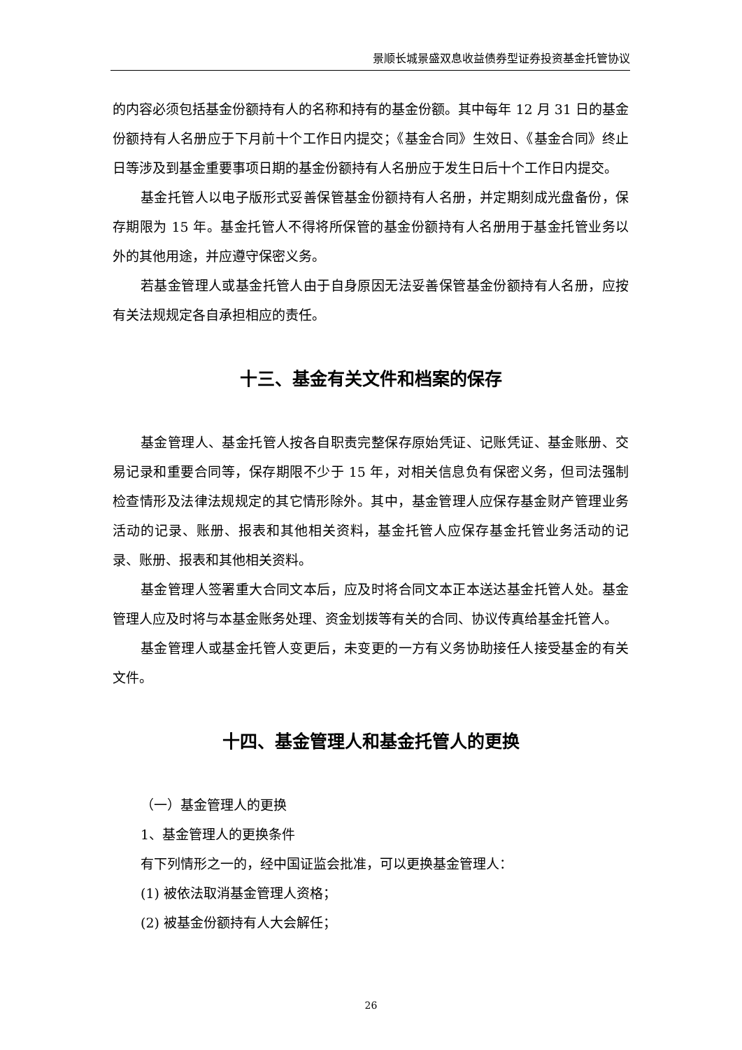景顺长城景盛双息收益债券型证券投资基金托管协议
的内容必须包括基金份额持有人的名称和持有的基金份额。其中每年 12 月 31 日的基金份额持有人名册应于下月前十个工作日内提交；《基金合同》生效日、《基金合同》终止日等涉及到基金重要事项日期的基金份额持有人名册应于发生日后十个工作日内提交。
基金托管人以电子版形式妥善保管基金份额持有人名册，并定期刻成光盘备份，保存期限为 15 年。基金托管人不得将所保管的基金份额持有人名册用于基金托管业务以外的其他用途，并应遵守保密义务。
若基金管理人或基金托管人由于自身原因无法妥善保管基金份额持有人名册，应按有关法规规定各自承担相应的责任。
十三、基金有关文件和档案的保存
基金管理人、基金托管人按各自职责完整保存原始凭证、记账凭证、基金账册、交易记录和重要合同等，保存期限不少于 15 年，对相关信息负有保密义务，但司法强制检查情形及法律法规规定的其它情形除外。其中，基金管理人应保存基金财产管理业务活动的记录、账册、报表和其他相关资料，基金托管人应保存基金托管业务活动的记录、账册、报表和其他相关资料。
基金管理人签署重大合同文本后，应及时将合同文本正本送达基金托管人处。基金管理人应及时将与本基金账务处理、资金划拨等有关的合同、协议传真给基金托管人。
基金管理人或基金托管人变更后，未变更的一方有义务协助接任人接受基金的有关文件。
十四、基金管理人和基金托管人的更换
（一）基金管理人的更换
1、基金管理人的更换条件
有下列情形之一的，经中国证监会批准，可以更换基金管理人：
(1) 被依法取消基金管理人资格；
(2) 被基金份额持有人大会解任；
26